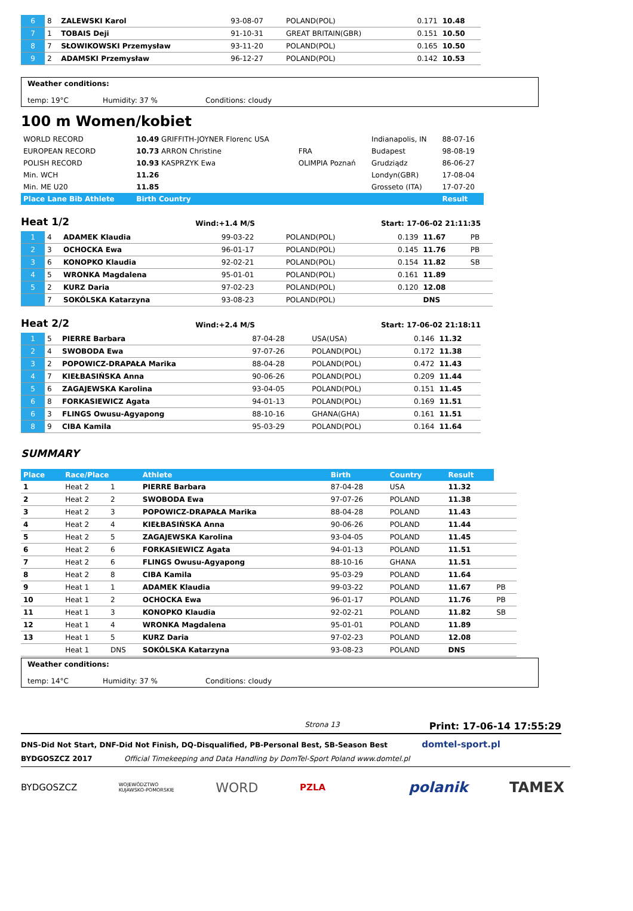| 6 | 8 | ZALEWSKI Karol | 93-08-07 | POLAND(POL) | 0.171 | 10.48 |
| 7 | 1 | TOBAIS Deji | 91-10-31 | GREAT BRITAIN(GBR) | 0.151 | 10.50 |
| 8 | 7 | SŁOWIKOWSKI Przemysław | 93-11-20 | POLAND(POL) | 0.165 | 10.50 |
| 9 | 2 | ADAMSKI Przemysław | 96-12-27 | POLAND(POL) | 0.142 | 10.53 |
Weather conditions:
temp: 19°C Humidity: 37 % Conditions: cloudy
100 m Women/kobiet
| WORLD RECORD | 10.49 GRIFFITH-JOYNER Florenc USA | | Indianapolis, IN | 88-07-16 |
| EUROPEAN RECORD | 10.73 ARRON Christine | FRA | Budapest | 98-08-19 |
| POLISH RECORD | 10.93 KASPRZYK Ewa | OLIMPIA Poznań | Grudziądz | 86-06-27 |
| Min. WCH | 11.26 | | Londyn(GBR) | 17-08-04 |
| Min. ME U20 | 11.85 | | Grosseto (ITA) | 17-07-20 |
| Place Lane Bib Athlete | Birth Country | | | Result |
Heat 1/2
Wind:+1.4 M/S Start: 17-06-02 21:11:35
| 1 | 4 | ADAMEK Klaudia | 99-03-22 | POLAND(POL) | 0.139 | 11.67 | PB |
| 2 | 3 | OCHOCKA Ewa | 96-01-17 | POLAND(POL) | 0.145 | 11.76 | PB |
| 3 | 6 | KONOPKO Klaudia | 92-02-21 | POLAND(POL) | 0.154 | 11.82 | SB |
| 4 | 5 | WRONKA Magdalena | 95-01-01 | POLAND(POL) | 0.161 | 11.89 | |
| 5 | 2 | KURZ Daria | 97-02-23 | POLAND(POL) | 0.120 | 12.08 | |
| | 7 | SOKÓLSKA Katarzyna | 93-08-23 | POLAND(POL) | | DNS | |
Heat 2/2
Wind:+2.4 M/S Start: 17-06-02 21:18:11
| 1 | 5 | PIERRE Barbara | 87-04-28 | USA(USA) | 0.146 | 11.32 |
| 2 | 4 | SWOBODA Ewa | 97-07-26 | POLAND(POL) | 0.172 | 11.38 |
| 3 | 2 | POPOWICZ-DRAPAŁA Marika | 88-04-28 | POLAND(POL) | 0.472 | 11.43 |
| 4 | 7 | KIEŁBASIŃSKA Anna | 90-06-26 | POLAND(POL) | 0.209 | 11.44 |
| 5 | 6 | ZAGAJEWSKA Karolina | 93-04-05 | POLAND(POL) | 0.151 | 11.45 |
| 6 | 8 | FORKASIEWICZ Agata | 94-01-13 | POLAND(POL) | 0.169 | 11.51 |
| 6 | 3 | FLINGS Owusu-Agyapong | 88-10-16 | GHANA(GHA) | 0.161 | 11.51 |
| 8 | 9 | CIBA Kamila | 95-03-29 | POLAND(POL) | 0.164 | 11.64 |
SUMMARY
| Place | Race/Place | | Athlete | Birth | Country | Result | |
| --- | --- | --- | --- | --- | --- | --- | --- |
| 1 | Heat 2 | 1 | PIERRE Barbara | 87-04-28 | USA | 11.32 | |
| 2 | Heat 2 | 2 | SWOBODA Ewa | 97-07-26 | POLAND | 11.38 | |
| 3 | Heat 2 | 3 | POPOWICZ-DRAPAŁA Marika | 88-04-28 | POLAND | 11.43 | |
| 4 | Heat 2 | 4 | KIEŁBASIŃSKA Anna | 90-06-26 | POLAND | 11.44 | |
| 5 | Heat 2 | 5 | ZAGAJEWSKA Karolina | 93-04-05 | POLAND | 11.45 | |
| 6 | Heat 2 | 6 | FORKASIEWICZ Agata | 94-01-13 | POLAND | 11.51 | |
| 7 | Heat 2 | 6 | FLINGS Owusu-Agyapong | 88-10-16 | GHANA | 11.51 | |
| 8 | Heat 2 | 8 | CIBA Kamila | 95-03-29 | POLAND | 11.64 | |
| 9 | Heat 1 | 1 | ADAMEK Klaudia | 99-03-22 | POLAND | 11.67 | PB |
| 10 | Heat 1 | 2 | OCHOCKA Ewa | 96-01-17 | POLAND | 11.76 | PB |
| 11 | Heat 1 | 3 | KONOPKO Klaudia | 92-02-21 | POLAND | 11.82 | SB |
| 12 | Heat 1 | 4 | WRONKA Magdalena | 95-01-01 | POLAND | 11.89 | |
| 13 | Heat 1 | 5 | KURZ Daria | 97-02-23 | POLAND | 12.08 | |
| | Heat 1 | DNS | SOKÓLSKA Katarzyna | 93-08-23 | POLAND | DNS | |
Weather conditions:
temp: 14°C Humidity: 37 % Conditions: cloudy
Strona 13 Print: 17-06-14 17:55:29
DNS-Did Not Start, DNF-Did Not Finish, DQ-Disqualified, PB-Personal Best, SB-Season Best domtel-sport.pl
BYDGOSZCZ 2017 Official Timekeeping and Data Handling by DomTel-Sport Poland www.domtel.pl
BYDGOSZCZ WOJEWÓDZTWO
KUJAWSKO-POMORSKIE WORD PZLA polanik TAMEX